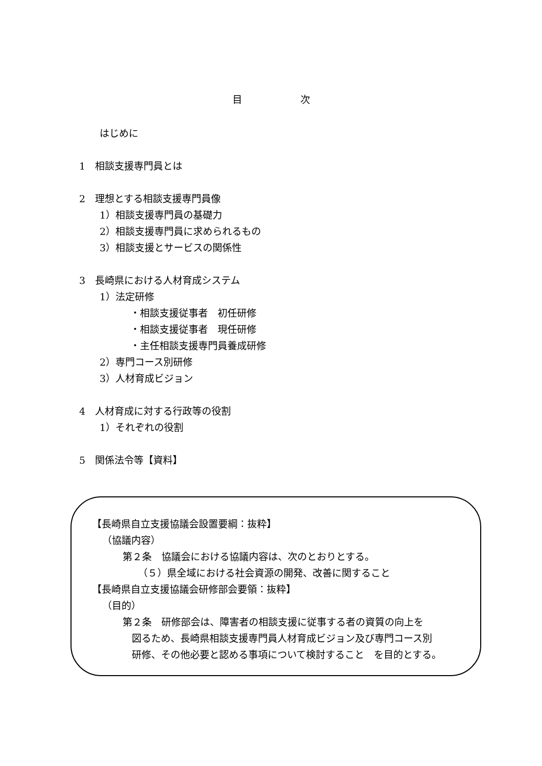目　　　　　　次
はじめに
1　相談支援専門員とは
2　理想とする相談支援専門員像
1）相談支援専門員の基礎力
2）相談支援専門員に求められるもの
3）相談支援とサービスの関係性
3　長崎県における人材育成システム
1）法定研修
・相談支援従事者　初任研修
・相談支援従事者　現任研修
・主任相談支援専門員養成研修
2）専門コース別研修
3）人材育成ビジョン
4　人材育成に対する行政等の役割
1）それぞれの役割
5　関係法令等【資料】
【長崎県自立支援協議会設置要綱：抜粋】
（協議内容）
第２条　協議会における協議内容は、次のとおりとする。
（５）県全域における社会資源の開発、改善に関すること
【長崎県自立支援協議会研修部会要領：抜粋】
（目的）
第２条　研修部会は、障害者の相談支援に従事する者の資質の向上を
図るため、長崎県相談支援専門員人材育成ビジョン及び専門コース別
研修、その他必要と認める事項について検討すること　を目的とする。